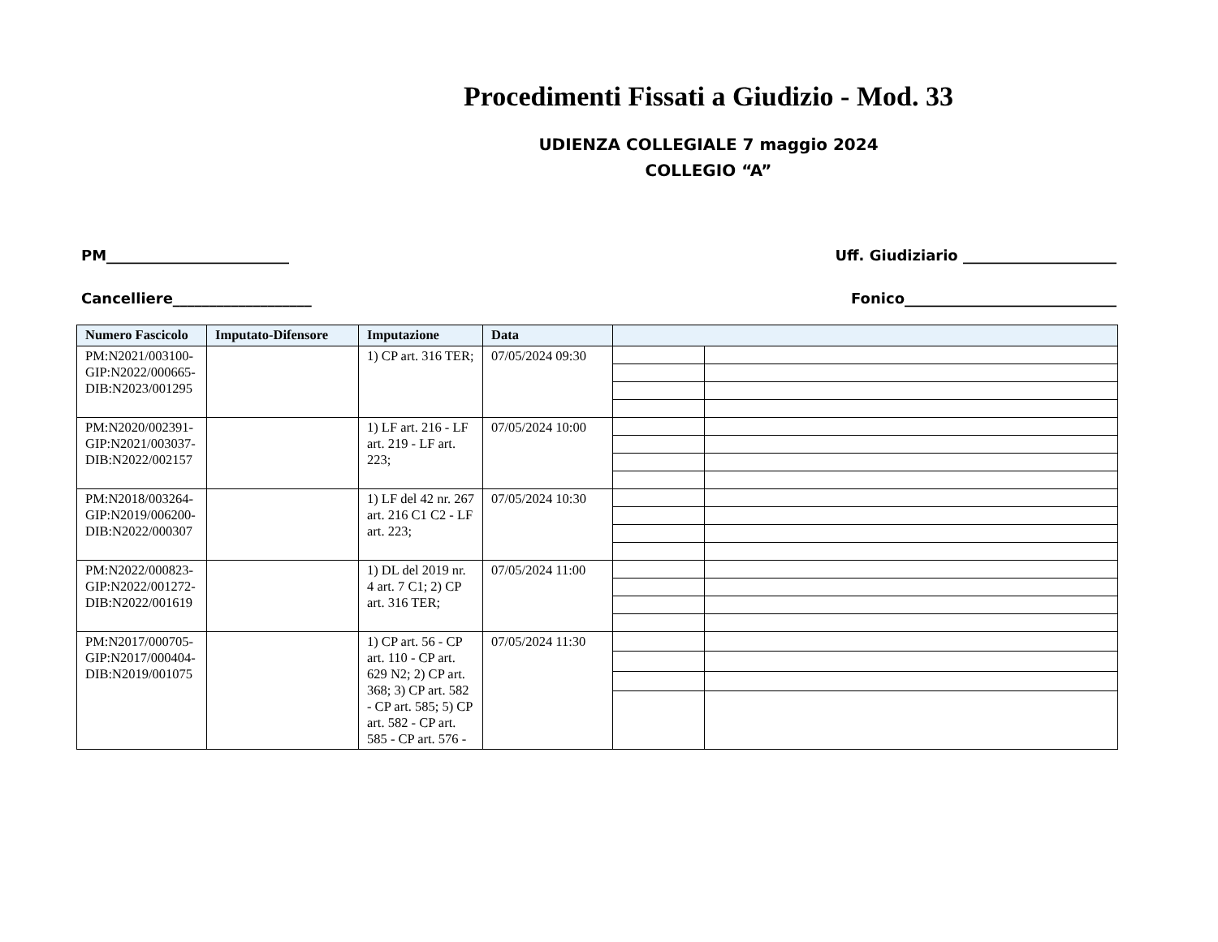Procedimenti Fissati a Giudizio - Mod. 33
UDIENZA COLLEGIALE 7 maggio 2024
COLLEGIO “A”
PM_________________________ Uff. Giudiziario _____________________
Cancelliere___________________ Fonico_____________________________
| Numero Fascicolo | Imputato-Difensore | Imputazione | Data | | |
| --- | --- | --- | --- | --- | --- |
| PM:N2021/003100-GIP:N2022/000665-DIB:N2023/001295 | | 1) CP art. 316 TER; | 07/05/2024 09:30 | | |
| PM:N2020/002391-GIP:N2021/003037-DIB:N2022/002157 | | 1) LF art. 216 - LF art. 219 - LF art. 223; | 07/05/2024 10:00 | | |
| PM:N2018/003264-GIP:N2019/006200-DIB:N2022/000307 | | 1) LF del 42 nr. 267 art. 216 C1 C2 - LF art. 223; | 07/05/2024 10:30 | | |
| PM:N2022/000823-GIP:N2022/001272-DIB:N2022/001619 | | 1) DL del 2019 nr. 4 art. 7 C1; 2) CP art. 316 TER; | 07/05/2024 11:00 | | |
| PM:N2017/000705-GIP:N2017/000404-DIB:N2019/001075 | | 1) CP art. 56 - CP art. 110 - CP art. 629 N2; 2) CP art. 368; 3) CP art. 582 - CP art. 585; 5) CP art. 582 - CP art. 585 - CP art. 576 - | 07/05/2024 11:30 | | |